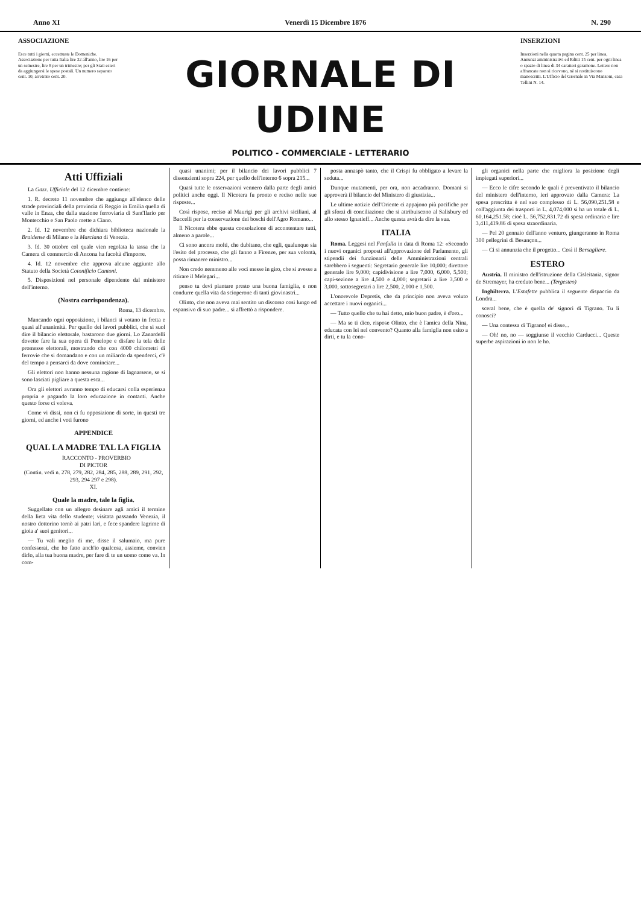Anno XI Venerdì 15 Dicembre 1876 N. 290
ASSOCIAZIONE
Esce tutti i giorni, eccettuate le Domeniche. Associazione per tutta Italia lire 32 all'anno, lire 16 per un semestre, lire 8 per un trimestre; per gli Stati esteri da aggiungersi le spese postali. Un numero separato cent. 10, arretrato cent. 20.
GIORNALE DI UDINE
POLITICO - COMMERCIALE - LETTERARIO
INSERZIONI
Inserzioni nella quarta pagina cent. 25 per linea, Annunzi amministrativi ed Editti 15 cent. per ogni linea o spazio di linea di 34 caratteri garamone. Lettere non affrancate non si ricevono, nè si restituiscono manoscritti. L'Ufficio del Giornale in Via Manzoni, casa Tellini N. 14.
Atti Uffiziali
La Gazz. Ufficiale del 12 dicembre contiene:
1. R. decreto 11 novembre che aggiunge all'elenco delle strade provinciali della provincia di Reggio in Emilia quella di valle in Enza, che dalla stazione ferroviaria di Sant'Ilario per Montecchio e San Paolo mette a Ciano.
2. Id. 12 novembre che dichiara biblioteca nazionale la Braidense di Milano e la Marciana di Venezia.
3. Id. 30 ottobre col quale vien regolata la tassa che la Camera di commercio di Ancona ha facoltà d'imporre.
4. Id. 12 novembre che approva alcune aggiunte allo Statuto della Società Cotonificio Cantoni.
5. Disposizioni nel personale dipendente dal ministero dell'interno.
(Nostra corrispondenza).
Roma, 13 dicembre.
Mancando ogni opposizione, i bilanci si votano in fretta e quasi all'unanimità. Per quello dei lavori pubblici, che si suol dire il bilancio elettorale, bastarono due giorni. Lo Zanardelli dovette fare la sua opera di Penelope e disfare la tela delle promesse elettorali, mostrando che con 4000 chilometri di ferrovie che si domandano e con un miliardo da spenderci, c'è del tempo a pensarci da dove cominciare...
Gli elettori non hanno nessuna ragione di lagnarsene, se si sono lasciati pigliare a questa esca...
Ora gli elettori avranno tempo di educarsi colla esperienza propria e pagando la loro educazione in contanti. Anche questo forse ci voleva.
Come vi dissi, non ci fu opposizione di sorte, in questi tre giorni, ed anche i voti furono
APPENDICE
QUAL LA MADRE TAL LA FIGLIA
RACCONTO - PROVERBIO
DI PICTOR
(Contin. vedi n. 278, 279, 282, 284, 285, 288, 289, 291, 292, 293, 294 297 e 298).
XI.
Quale la madre, tale la figlia.
Suggellato con un allegro desinare agli amici il termine della lieta vita dello studente; visitata passando Venezia, il nostro dottorino tornò ai patri lari, e fece spandere lagrime di gioia a' suoi genitori...
— Tu vali meglio di me, disse il salumaio, ma pure confesserai, che ho fatto anch'io qualcosa, assieme, convien dirlo, alla tua buona madre, per fare di te un uomo come va. In com-
quasi unanimi; per il bilancio dei lavori pubblici 7 dissenzienti sopra 224, per quello dell'interno 6 sopra 215...
Quasi tutte le osservazioni vennero dalla parte degli amici politici anche oggi. Il Nicotera fu pronto e reciso nelle sue risposte...
Così rispose, reciso al Maurigi per gli archivi siciliani, al Baccelli per la conservazione dei boschi dell'Agro Romano...
Il Nicotera ebbe questa consolazione di accontentare tutti, almeno a parole...
Ci sono ancora molti, che dubitano, che egli, qualunque sia l'esito del processo, che gli fanno a Firenze, per sua volontà, possa rimanere ministro...
Non credo nemmeno alle voci messe in giro, che si avesse a ritirare il Melegari...
penso tu devi piantare presto una buona famiglia, e non condurre quella vita da scioperone di tanti giovinastri...
Olinto, che non aveva mai sentito un discorso così lungo ed espansivo di suo padre... si affrettò a rispondere.
posta annaspò tanto, che il Crispi fu obbligato a levare la seduta...
Dunque mutamenti, per ora, non accadranno. Domani si approverà il bilancio del Ministero di giustizia...
Le ultime notizie dell'Oriente ci appajono più pacifiche per gli sforzi di conciliazione che si attribuiscono al Salisbury ed allo stesso Ignatieff... Anche questa avrà da dire la sua.
ITALIA
Roma. Leggesi nel Fanfulla in data di Roma 12: «Secondo i nuovi organici proposti all'approvazione del Parlamento, gli stipendii dei funzionarii delle Amministrazioni centrali sarebbero i seguenti: Segretario generale lire 10,000; direttore generale lire 9,000; capidivisione a lire 7,000, 6,000, 5,500; capi-sezione a lire 4,500 e 4,000; segretarii a lire 3,500 e 3,000, sottosegretari a lire 2,500, 2,000 e 1,500.
L'onorevole Depretis, che da principio non aveva voluto accettare i nuovi organici...
— Tutto quello che tu hai detto, mio buon padre, è d'oro...
— Ma se ti dico, rispose Olinto, che è l'amica della Nina, educata con lei nel convento? Quanto alla famiglia non esito a dirti, e tu la cono-
gli organici nella parte che migliora la posizione degli impiegati superiori...
— Ecco le cifre secondo le quali è preventivato il bilancio del ministero dell'interno, ieri approvato dalla Camera: La spesa prescritta è nel suo complesso di L. 56,090,251.58 e coll'aggiunta dei trasporti in L. 4,074,000 si ha un totale di L. 60,164,251.58; cioè L. 56,752,831.72 di spesa ordinaria e lire 3,411,419.86 di spesa straordinaria.
— Pel 20 gennaio dell'anno venturo, giungeranno in Roma 300 pellegrini di Besançon...
— Ci si annunzia che il progetto... Così il Bersagliere.
ESTERO
Austria. Il ministro dell'istruzione della Cisleitania, signor de Stremayer, ha creduto bene... (Tergesteo)
Inghilterra. L'Estafette pubblica il seguente dispaccio da Londra...
sceral bene, che è quella de' signori di Tigrano. Tu li conosci?
— Una contessa di Tigrano! ei disse...
— Oh! no, no — soggiunse il vecchio Carducci... Queste superbe aspirazioni io non le ho.